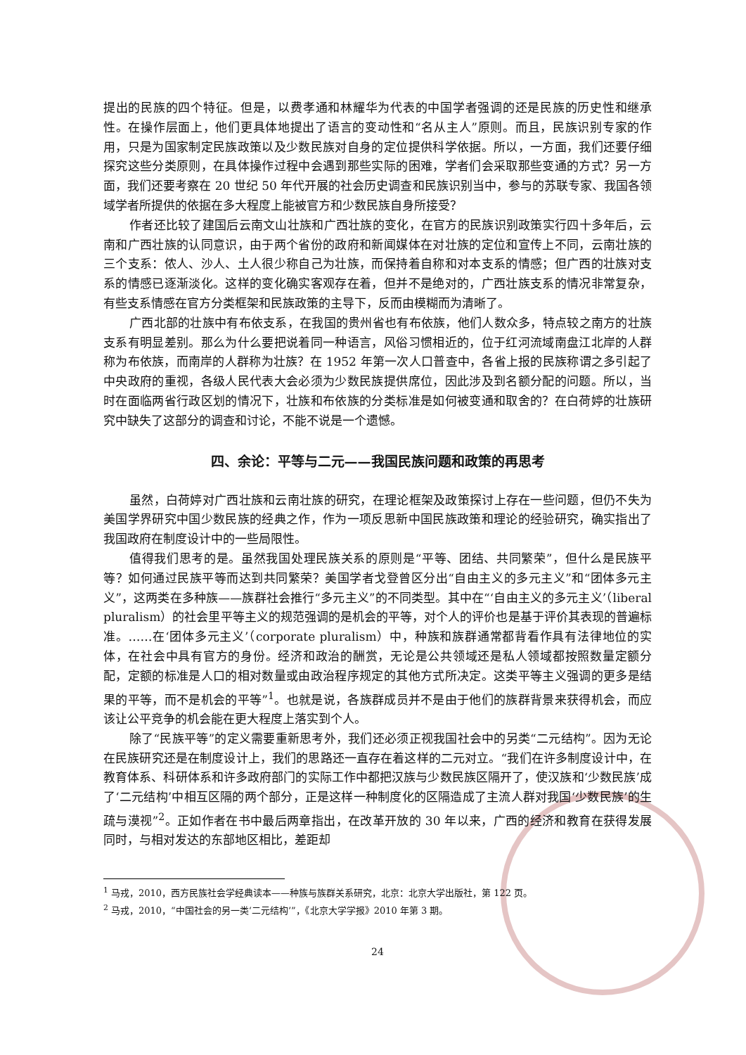提出的民族的四个特征。但是，以费孝通和林耀华为代表的中国学者强调的还是民族的历史性和继承性。在操作层面上，他们更具体地提出了语言的变动性和“名从主人”原则。而且，民族识别专家的作用，只是为国家制定民族政策以及少数民族对自身的定位提供科学依据。所以，一方面，我们还要仔细探究这些分类原则，在具体操作过程中会遇到那些实际的困难，学者们会采取那些变通的方式？另一方面，我们还要考察在 20 世纪 50 年代开展的社会历史调查和民族识别当中，参与的苏联专家、我国各领域学者所提供的依据在多大程度上能被官方和少数民族自身所接受？
作者还比较了建国后云南文山壮族和广西壮族的变化，在官方的民族识别政策实行四十多年后，云南和广西壮族的认同意识，由于两个省份的政府和新闻媒体在对壮族的定位和宣传上不同，云南壮族的三个支系：侬人、沙人、土人很少称自己为壮族，而保持着自称和对本支系的情感；但广西的壮族对支系的情感已逐渐淡化。这样的变化确实客观存在着，但并不是绝对的，广西壮族支系的情况非常复杂，有些支系情感在官方分类框架和民族政策的主导下，反而由模糊而为清晰了。
广西北部的壮族中有布依支系，在我国的贵州省也有布依族，他们人数众多，特点较之南方的壮族支系有明显差别。那么为什么要把说着同一种语言，风俗习惯相近的，位于红河流域南盘江北岸的人群称为布依族，而南岸的人群称为壮族？在 1952 年第一次人口普查中，各省上报的民族称谓之多引起了中央政府的重视，各级人民代表大会必须为少数民族提供席位，因此涉及到名额分配的问题。所以，当时在面临两省行政区划的情况下，壮族和布依族的分类标准是如何被变通和取舍的？在白荷婷的壮族研究中缺失了这部分的调查和讨论，不能不说是一个遗憾。
四、余论：平等与二元——我国民族问题和政策的再思考
虽然，白荷婷对广西壮族和云南壮族的研究，在理论框架及政策探讨上存在一些问题，但仍不失为美国学界研究中国少数民族的经典之作，作为一项反思新中国民族政策和理论的经验研究，确实指出了我国政府在制度设计中的一些局限性。
值得我们思考的是。虽然我国处理民族关系的原则是“平等、团结、共同繁荣”，但什么是民族平等？如何通过民族平等而达到共同繁荣？美国学者戈登曾区分出“自由主义的多元主义”和“团体多元主义”，这两类在多种族——族群社会推行“多元主义”的不同类型。其中在“‘自由主义的多元主义’（liberal pluralism）的社会里平等主义的规范强调的是机会的平等，对个人的评价也是基于评价其表现的普遍标准。……在‘团体多元主义’（corporate pluralism）中，种族和族群通常都背看作具有法律地位的实体，在社会中具有官方的身份。经济和政治的酬赏，无论是公共领域还是私人领域都按照数量定额分配，定额的标准是人口的相对数量或由政治程序规定的其他方式所决定。这类平等主义强调的更多是结果的平等，而不是机会的平等”<sup>1</sup>。也就是说，各族群成员并不是由于他们的族群背景来获得机会，而应该让公平竞争的机会能在更大程度上落实到个人。
除了“民族平等”的定义需要重新思考外，我们还必须正视我国社会中的另类“二元结构”。因为无论在民族研究还是在制度设计上，我们的思路还一直存在着这样的二元对立。“我们在许多制度设计中，在教育体系、科研体系和许多政府部门的实际工作中都把汉族与少数民族区隔开了，使汉族和‘少数民族’成了‘二元结构’中相互区隔的两个部分，正是这样一种制度化的区隔造成了主流人群对我国‘少数民族’的生疏与漠视”<sup>2</sup>。正如作者在书中最后两章指出，在改革开放的 30 年以来，广西的经济和教育在获得发展同时，与相对发达的东部地区相比，差距却
<sup>1</sup> 马戎，2010，西方民族社会学经典读本——种族与族群关系研究，北京：北京大学出版社，第 122 页。
<sup>2</sup> 马戎，2010，“中国社会的另一类‘二元结构’”，《北京大学学报》2010 年第 3 期。
24